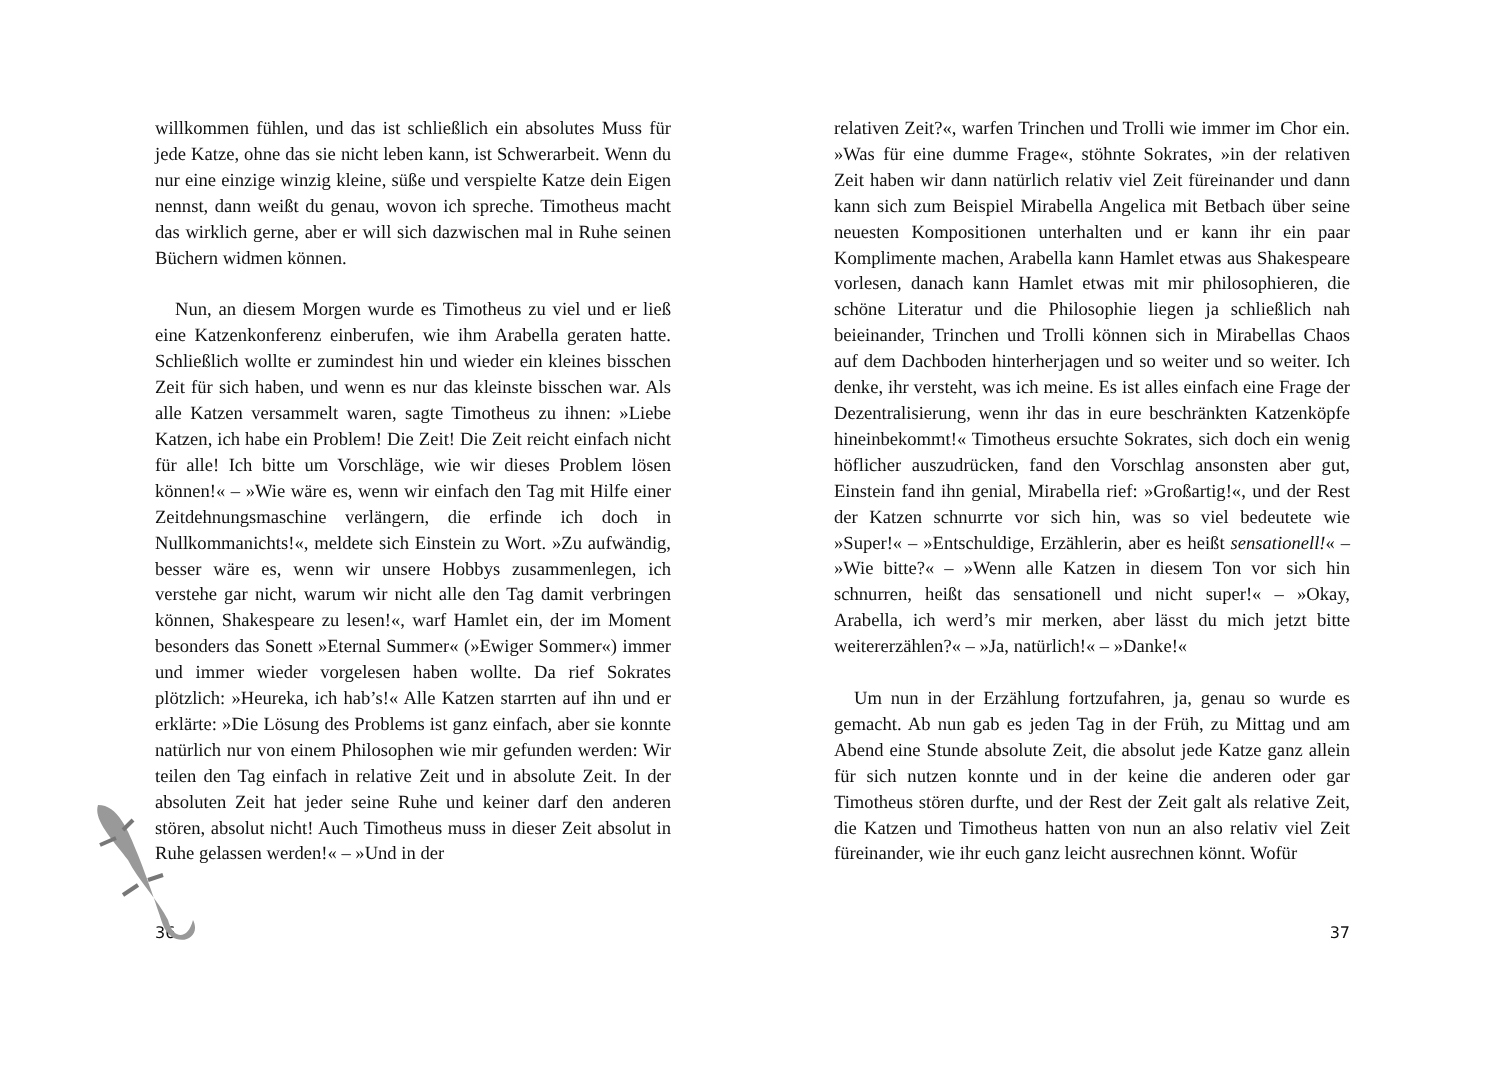willkommen fühlen, und das ist schließlich ein absolutes Muss für jede Katze, ohne das sie nicht leben kann, ist Schwerarbeit. Wenn du nur eine einzige winzig kleine, süße und verspielte Katze dein Eigen nennst, dann weißt du genau, wovon ich spreche. Timotheus macht das wirklich gerne, aber er will sich dazwischen mal in Ruhe seinen Büchern widmen können.
Nun, an diesem Morgen wurde es Timotheus zu viel und er ließ eine Katzenkonferenz einberufen, wie ihm Arabella geraten hatte. Schließlich wollte er zumindest hin und wieder ein kleines bisschen Zeit für sich haben, und wenn es nur das kleinste bisschen war. Als alle Katzen versammelt waren, sagte Timotheus zu ihnen: »Liebe Katzen, ich habe ein Problem! Die Zeit! Die Zeit reicht einfach nicht für alle! Ich bitte um Vorschläge, wie wir dieses Problem lösen können!« – »Wie wäre es, wenn wir einfach den Tag mit Hilfe einer Zeitdehnungsmaschine verlängern, die erfinde ich doch in Nullkommanichts!«, meldete sich Einstein zu Wort. »Zu aufwändig, besser wäre es, wenn wir unsere Hobbys zusammenlegen, ich verstehe gar nicht, warum wir nicht alle den Tag damit verbringen können, Shakespeare zu lesen!«, warf Hamlet ein, der im Moment besonders das Sonett »Eternal Summer« (»Ewiger Sommer«) immer und immer wieder vorgelesen haben wollte. Da rief Sokrates plötzlich: »Heureka, ich hab’s!« Alle Katzen starrten auf ihn und er erklärte: »Die Lösung des Problems ist ganz einfach, aber sie konnte natürlich nur von einem Philosophen wie mir gefunden werden: Wir teilen den Tag einfach in relative Zeit und in absolute Zeit. In der absoluten Zeit hat jeder seine Ruhe und keiner darf den anderen stören, absolut nicht! Auch Timotheus muss in dieser Zeit absolut in Ruhe gelassen werden!« – »Und in der
36
relativen Zeit?«, warfen Trinchen und Trolli wie immer im Chor ein. »Was für eine dumme Frage«, stöhnte Sokrates, »in der relativen Zeit haben wir dann natürlich relativ viel Zeit füreinander und dann kann sich zum Beispiel Mirabella Angelica mit Betbach über seine neuesten Kompositionen unterhalten und er kann ihr ein paar Komplimente machen, Arabella kann Hamlet etwas aus Shakespeare vorlesen, danach kann Hamlet etwas mit mir philosophieren, die schöne Literatur und die Philosophie liegen ja schließlich nah beieinander, Trinchen und Trolli können sich in Mirabellas Chaos auf dem Dachboden hinterherjagen und so weiter und so weiter. Ich denke, ihr versteht, was ich meine. Es ist alles einfach eine Frage der Dezentralisierung, wenn ihr das in eure beschränkten Katzenköpfe hineinbekommt!« Timotheus ersuchte Sokrates, sich doch ein wenig höflicher auszudrücken, fand den Vorschlag ansonsten aber gut, Einstein fand ihn genial, Mirabella rief: »Großartig!«, und der Rest der Katzen schnurrte vor sich hin, was so viel bedeutete wie »Super!« – »Entschuldige, Erzählerin, aber es heißt sensationell!« – »Wie bitte?« – »Wenn alle Katzen in diesem Ton vor sich hin schnurren, heißt das sensationell und nicht super!« – »Okay, Arabella, ich werd’s mir merken, aber lässt du mich jetzt bitte weitererzählen?« – »Ja, natürlich!« – »Danke!«
Um nun in der Erzählung fortzufahren, ja, genau so wurde es gemacht. Ab nun gab es jeden Tag in der Früh, zu Mittag und am Abend eine Stunde absolute Zeit, die absolut jede Katze ganz allein für sich nutzen konnte und in der keine die anderen oder gar Timotheus stören durfte, und der Rest der Zeit galt als relative Zeit, die Katzen und Timotheus hatten von nun an also relativ viel Zeit füreinander, wie ihr euch ganz leicht ausrechnen könnt. Wofür
37